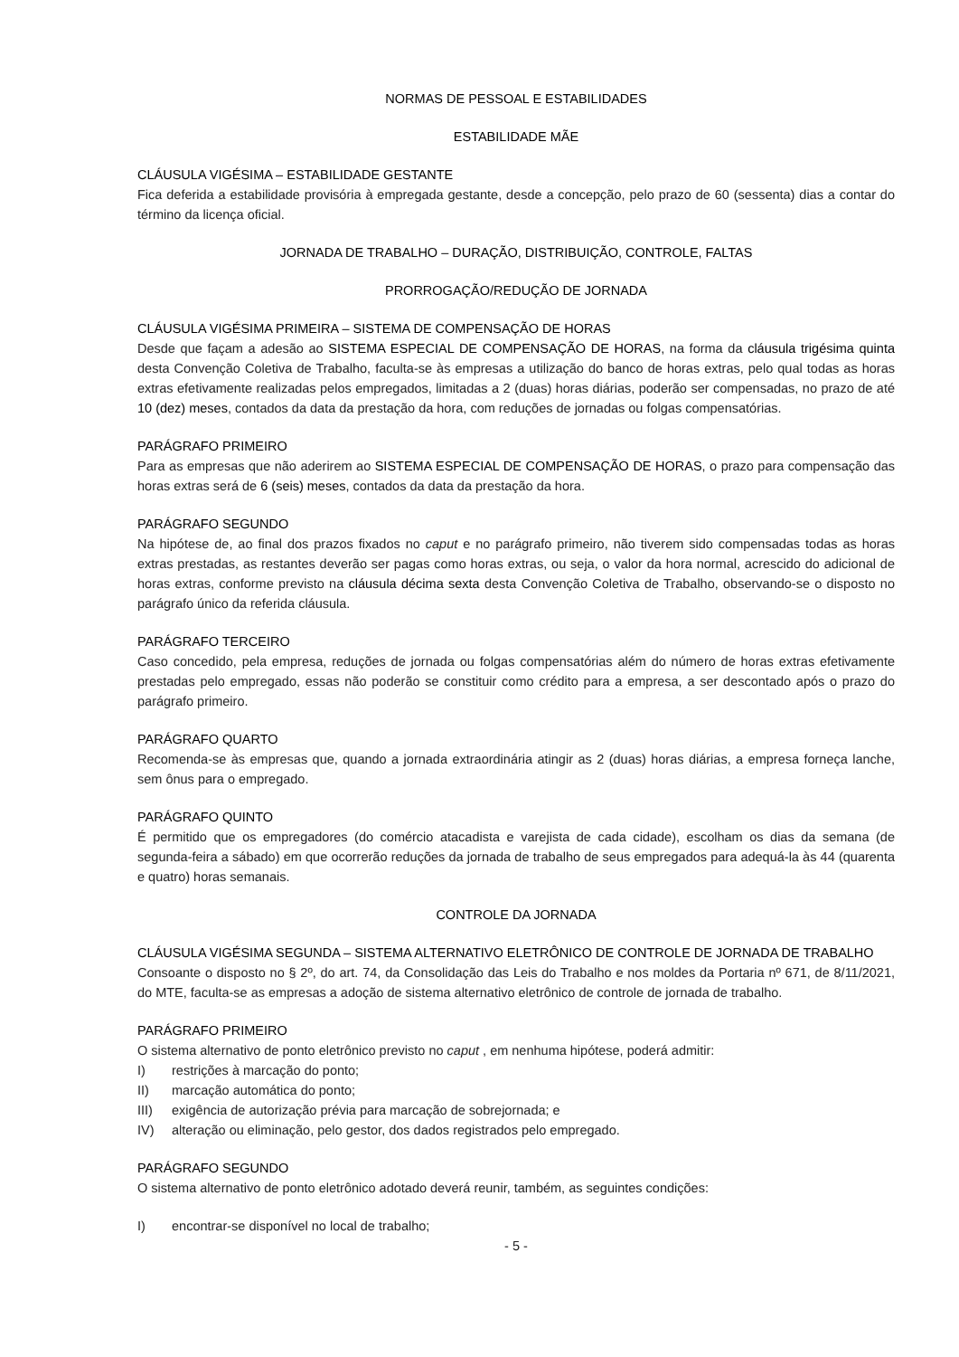NORMAS DE PESSOAL E ESTABILIDADES
ESTABILIDADE MÃE
CLÁUSULA VIGÉSIMA – ESTABILIDADE GESTANTE
Fica deferida a estabilidade provisória à empregada gestante, desde a concepção, pelo prazo de 60 (sessenta) dias a contar do término da licença oficial.
JORNADA DE TRABALHO – DURAÇÃO, DISTRIBUIÇÃO, CONTROLE, FALTAS
PRORROGAÇÃO/REDUÇÃO DE JORNADA
CLÁUSULA VIGÉSIMA PRIMEIRA – SISTEMA DE COMPENSAÇÃO DE HORAS
Desde que façam a adesão ao SISTEMA ESPECIAL DE COMPENSAÇÃO DE HORAS, na forma da cláusula trigésima quinta desta Convenção Coletiva de Trabalho, faculta-se às empresas a utilização do banco de horas extras, pelo qual todas as horas extras efetivamente realizadas pelos empregados, limitadas a 2 (duas) horas diárias, poderão ser compensadas, no prazo de até 10 (dez) meses, contados da data da prestação da hora, com reduções de jornadas ou folgas compensatórias.
PARÁGRAFO PRIMEIRO
Para as empresas que não aderirem ao SISTEMA ESPECIAL DE COMPENSAÇÃO DE HORAS, o prazo para compensação das horas extras será de 6 (seis) meses, contados da data da prestação da hora.
PARÁGRAFO SEGUNDO
Na hipótese de, ao final dos prazos fixados no caput e no parágrafo primeiro, não tiverem sido compensadas todas as horas extras prestadas, as restantes deverão ser pagas como horas extras, ou seja, o valor da hora normal, acrescido do adicional de horas extras, conforme previsto na cláusula décima sexta desta Convenção Coletiva de Trabalho, observando-se o disposto no parágrafo único da referida cláusula.
PARÁGRAFO TERCEIRO
Caso concedido, pela empresa, reduções de jornada ou folgas compensatórias além do número de horas extras efetivamente prestadas pelo empregado, essas não poderão se constituir como crédito para a empresa, a ser descontado após o prazo do parágrafo primeiro.
PARÁGRAFO QUARTO
Recomenda-se às empresas que, quando a jornada extraordinária atingir as 2 (duas) horas diárias, a empresa forneça lanche, sem ônus para o empregado.
PARÁGRAFO QUINTO
É permitido que os empregadores (do comércio atacadista e varejista de cada cidade), escolham os dias da semana (de segunda-feira a sábado) em que ocorrerão reduções da jornada de trabalho de seus empregados para adequá-la às 44 (quarenta e quatro) horas semanais.
CONTROLE DA JORNADA
CLÁUSULA VIGÉSIMA SEGUNDA – SISTEMA ALTERNATIVO ELETRÔNICO DE CONTROLE DE JORNADA DE TRABALHO
Consoante o disposto no § 2º, do art. 74, da Consolidação das Leis do Trabalho e nos moldes da Portaria nº 671, de 8/11/2021, do MTE, faculta-se as empresas a adoção de sistema alternativo eletrônico de controle de jornada de trabalho.
PARÁGRAFO PRIMEIRO
O sistema alternativo de ponto eletrônico previsto no caput , em nenhuma hipótese, poderá admitir:
I) restrições à marcação do ponto;
II) marcação automática do ponto;
III) exigência de autorização prévia para marcação de sobrejornada; e
IV) alteração ou eliminação, pelo gestor, dos dados registrados pelo empregado.
PARÁGRAFO SEGUNDO
O sistema alternativo de ponto eletrônico adotado deverá reunir, também, as seguintes condições:
I) encontrar-se disponível no local de trabalho;
- 5 -